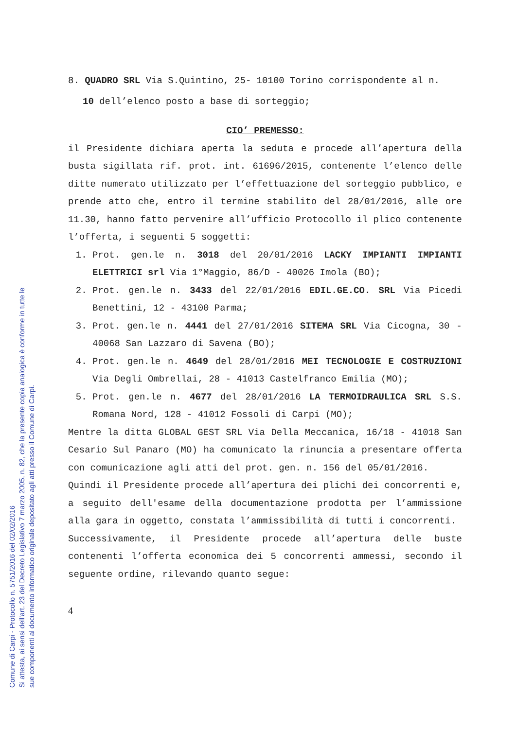8. QUADRO SRL Via S.Quintino, 25- 10100 Torino corrispondente al n.
10 dell’elenco posto a base di sorteggio;
CIO’ PREMESSO:
il Presidente dichiara aperta la seduta e procede all’apertura della busta sigillata rif. prot. int. 61696/2015, contenente l’elenco delle ditte numerato utilizzato per l’effettuazione del sorteggio pubblico, e prende atto che, entro il termine stabilito del 28/01/2016, alle ore 11.30, hanno fatto pervenire all’ufficio Protocollo il plico contenente l’offerta, i seguenti 5 soggetti:
1. Prot. gen.le n. 3018 del 20/01/2016 LACKY IMPIANTI IMPIANTI ELETTRICI srl Via 1°Maggio, 86/D - 40026 Imola (BO);
2. Prot. gen.le n. 3433 del 22/01/2016 EDIL.GE.CO. SRL Via Picedi Benettini, 12 - 43100 Parma;
3. Prot. gen.le n. 4441 del 27/01/2016 SITEMA SRL Via Cicogna, 30 - 40068 San Lazzaro di Savena (BO);
4. Prot. gen.le n. 4649 del 28/01/2016 MEI TECNOLOGIE E COSTRUZIONI Via Degli Ombrellai, 28 - 41013 Castelfranco Emilia (MO);
5. Prot. gen.le n. 4677 del 28/01/2016 LA TERMOIDRAULICA SRL S.S. Romana Nord, 128 - 41012 Fossoli di Carpi (MO);
Mentre la ditta GLOBAL GEST SRL Via Della Meccanica, 16/18 - 41018 San Cesario Sul Panaro (MO) ha comunicato la rinuncia a presentare offerta con comunicazione agli atti del prot. gen. n. 156 del 05/01/2016.
Quindi il Presidente procede all’apertura dei plichi dei concorrenti e, a seguito dell'esame della documentazione prodotta per l’ammissione alla gara in oggetto, constata l’ammissibilità di tutti i concorrenti.
Successivamente, il Presidente procede all’apertura delle buste contenenti l’offerta economica dei 5 concorrenti ammessi, secondo il seguente ordine, rilevando quanto segue:
4
Comune di Carpi - Protocollo n. 5751/2016 del 02/02/2016
Si attesta, ai sensi dell'art. 23 del Decreto Legislativo 7 marzo 2005, n. 82, che la presente copia analogica è conforme in tutte le
sue componenti al documento informatico originale depositato agli atti presso il Comune di Carpi.